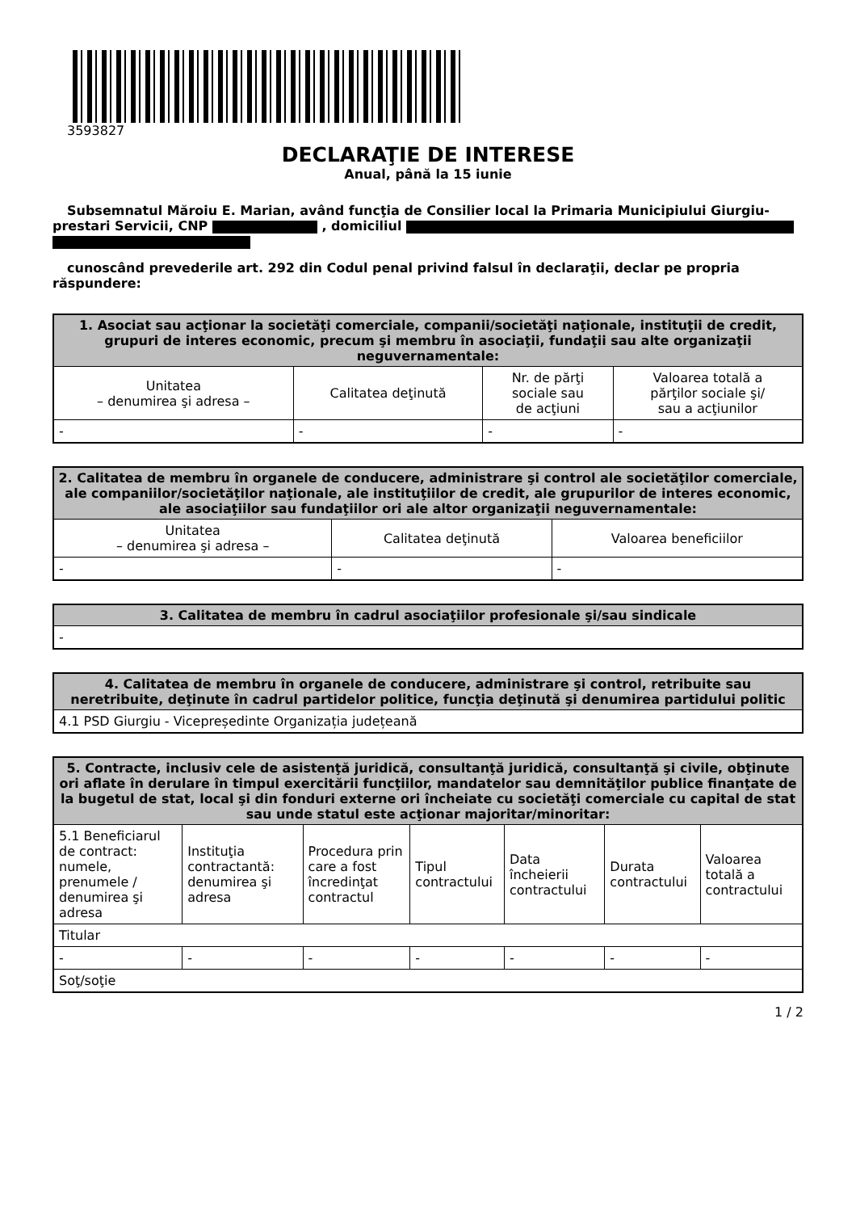3593827
DECLARAŢIE DE INTERESE
Anual, până la 15 iunie
Subsemnatul Măroiu E. Marian, având funcţia de Consilier local la Primaria Municipiului Giurgiu-prestari Servicii, CNP , domiciliul
cunoscând prevederile art. 292 din Codul penal privind falsul în declaraţii, declar pe propria răspundere:
| 1. Asociat sau acţionar la societăţi comerciale, companii/societăţi naţionale, instituţii de credit, grupuri de interes economic, precum şi membru în asociaţii, fundaţii sau alte organizaţii neguvernamentale: | | | |
| --- | --- | --- | --- |
| Unitatea – denumirea şi adresa – | Calitatea deţinută | Nr. de părţi sociale sau de acţiuni | Valoarea totală a părţilor sociale şi/ sau a acţiunilor |
| - | - | - | - |
| 2. Calitatea de membru în organele de conducere, administrare şi control ale societăţilor comerciale, ale companiilor/societăţilor naţionale, ale instituţiilor de credit, ale grupurilor de interes economic, ale asociaţiilor sau fundaţiilor ori ale altor organizaţii neguvernamentale: | | |
| --- | --- | --- |
| Unitatea – denumirea şi adresa – | Calitatea deţinută | Valoarea beneficiilor |
| - | - | - |
| 3. Calitatea de membru în cadrul asociaţiilor profesionale şi/sau sindicale |
| --- |
| - |
| 4. Calitatea de membru în organele de conducere, administrare şi control, retribuite sau neretribuite, deţinute în cadrul partidelor politice, funcţia deţinută şi denumirea partidului politic |
| --- |
| 4.1 PSD Giurgiu - Vicepreședinte Organizația județeană |
| 5. Contracte, inclusiv cele de asistenţă juridică, consultanţă juridică, consultanţă şi civile, obţinute ori aflate în derulare în timpul exercitării funcţiilor, mandatelor sau demnităţilor publice finanţate de la bugetul de stat, local şi din fonduri externe ori încheiate cu societăţi comerciale cu capital de stat sau unde statul este acţionar majoritar/minoritar: | | | | | | |
| --- | --- | --- | --- | --- | --- | --- |
| 5.1 Beneficiarul de contract: numele, prenumele / denumirea şi adresa | Instituţia contractantă: denumirea şi adresa | Procedura prin care a fost încredinţat contractul | Tipul contractului | Data încheierii contractului | Durata contractului | Valoarea totală a contractului |
| Titular | | | | | | |
| - | - | - | - | - | - | - |
| Soţ/soţie | | | | | | |
1 / 2